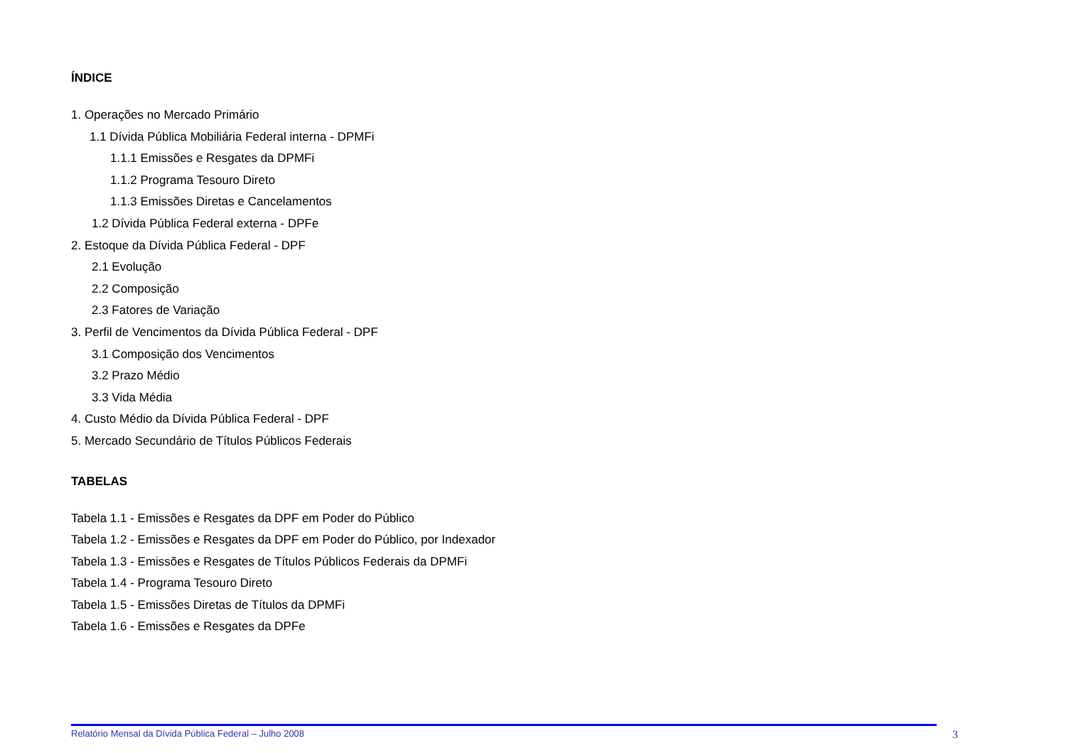ÍNDICE
1. Operações no Mercado Primário
1.1 Dívida Pública Mobiliária Federal interna - DPMFi
1.1.1 Emissões e Resgates da DPMFi
1.1.2 Programa Tesouro Direto
1.1.3 Emissões Diretas e Cancelamentos
1.2 Dívida Pública Federal externa - DPFe
2. Estoque da Dívida Pública Federal - DPF
2.1 Evolução
2.2 Composição
2.3 Fatores de Variação
3. Perfil de Vencimentos da Dívida Pública Federal - DPF
3.1 Composição dos Vencimentos
3.2 Prazo Médio
3.3 Vida Média
4. Custo Médio da Dívida Pública Federal - DPF
5. Mercado Secundário de Títulos Públicos Federais
TABELAS
Tabela 1.1 - Emissões e Resgates da DPF em Poder do Público
Tabela 1.2 - Emissões e Resgates da DPF em Poder do Público, por Indexador
Tabela 1.3 - Emissões e Resgates de Títulos Públicos Federais da DPMFi
Tabela 1.4 - Programa Tesouro Direto
Tabela 1.5 - Emissões Diretas de Títulos da DPMFi
Tabela 1.6 - Emissões e Resgates da DPFe
Relatório Mensal da Dívida Pública Federal – Julho 2008 3